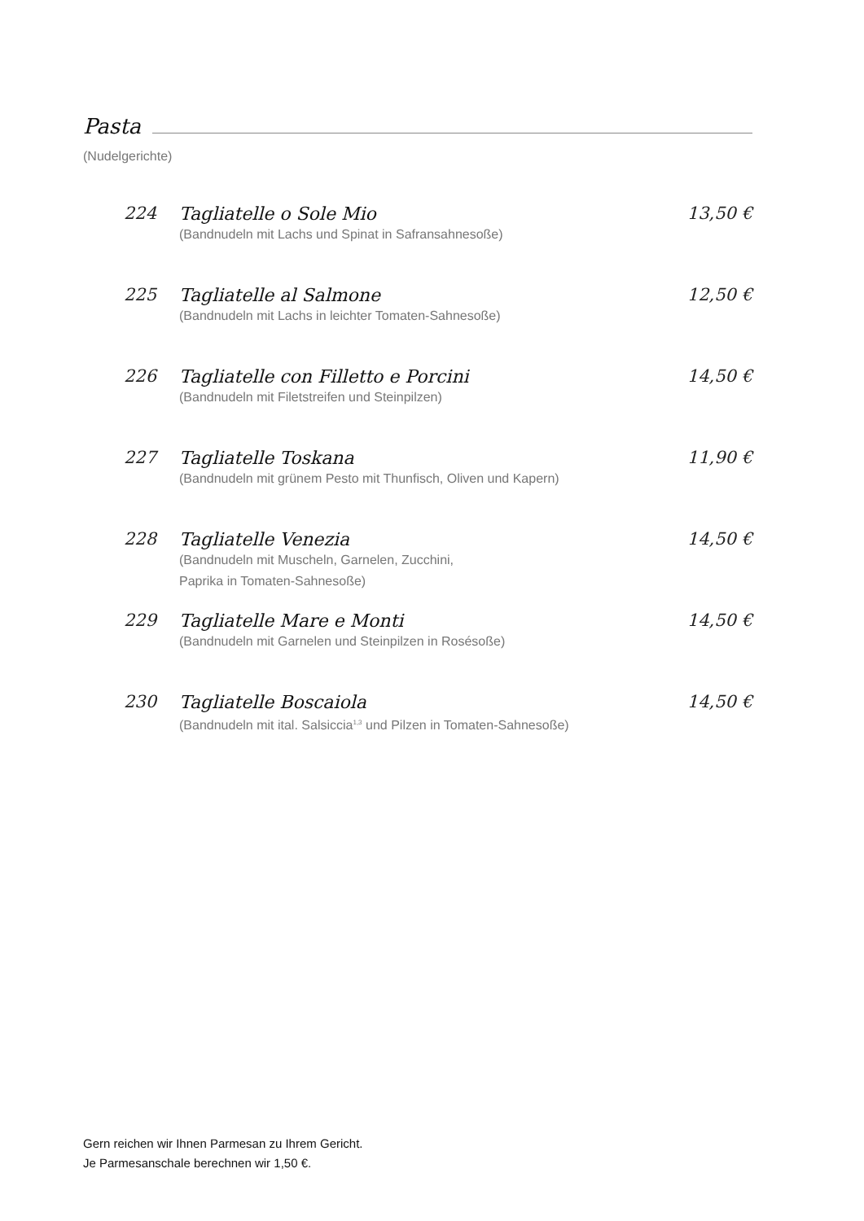Pasta
(Nudelgerichte)
224 Tagliatelle o Sole Mio
(Bandnudeln mit Lachs und Spinat in Safransahnesoße)
13,50 €
225 Tagliatelle al Salmone
(Bandnudeln mit Lachs in leichter Tomaten-Sahnesoße)
12,50 €
226 Tagliatelle con Filletto e Porcini
(Bandnudeln mit Filetstreifen und Steinpilzen)
14,50 €
227 Tagliatelle Toskana
(Bandnudeln mit grünem Pesto mit Thunfisch, Oliven und Kapern)
11,90 €
228 Tagliatelle Venezia
(Bandnudeln mit Muscheln, Garnelen, Zucchini,
Paprika in Tomaten-Sahnesoße)
14,50 €
229 Tagliatelle Mare e Monti
(Bandnudeln mit Garnelen und Steinpilzen in Rosésoße)
14,50 €
230 Tagliatelle Boscaiola
(Bandnudeln mit ital. Salsiccia<sup>1,3</sup> und Pilzen in Tomaten-Sahnesoße)
14,50 €
Gern reichen wir Ihnen Parmesan zu Ihrem Gericht.
Je Parmesanschale berechnen wir 1,50 €.